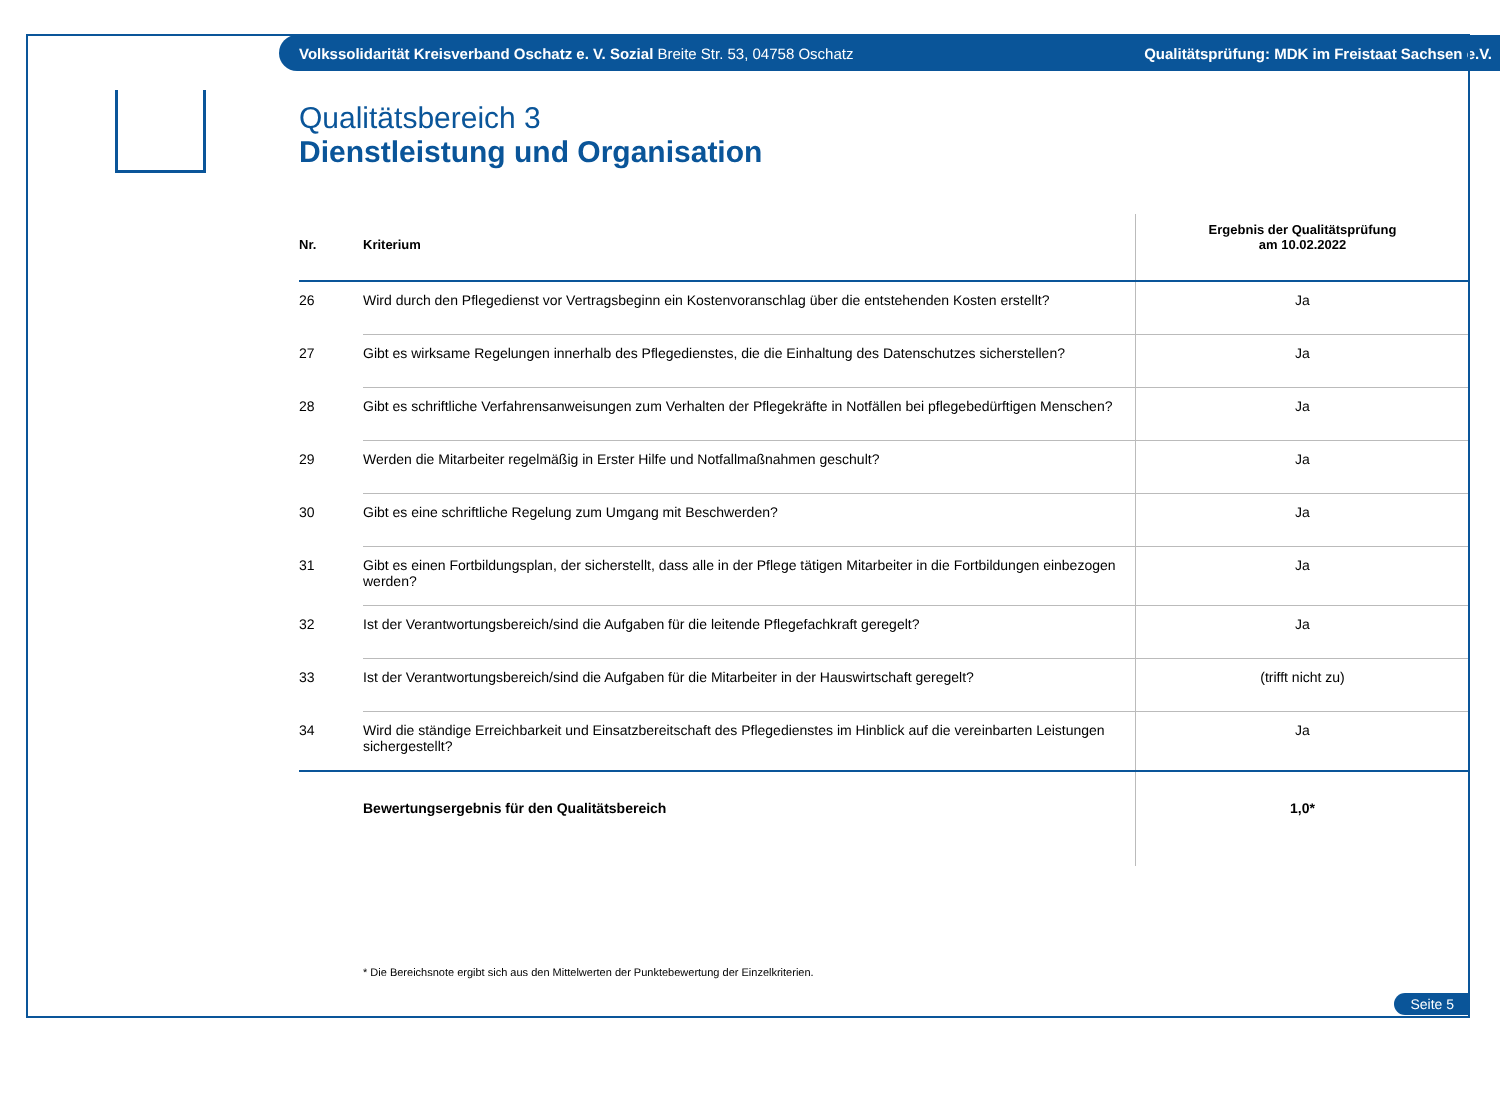Volkssolidarität Kreisverband Oschatz e. V. Sozial Breite Str. 53, 04758 Oschatz Qualitätsprüfung: MDK im Freistaat Sachsen e.V.
Qualitätsbereich 3
Dienstleistung und Organisation
| Nr. | Kriterium | Ergebnis der Qualitätsprüfung am 10.02.2022 |
| --- | --- | --- |
| 26 | Wird durch den Pflegedienst vor Vertragsbeginn ein Kostenvoranschlag über die entstehenden Kosten erstellt? | Ja |
| 27 | Gibt es wirksame Regelungen innerhalb des Pflegedienstes, die die Einhaltung des Datenschutzes sicherstellen? | Ja |
| 28 | Gibt es schriftliche Verfahrensanweisungen zum Verhalten der Pflegekräfte in Notfällen bei pflegebedürftigen Menschen? | Ja |
| 29 | Werden die Mitarbeiter regelmäßig in Erster Hilfe und Notfallmaßnahmen geschult? | Ja |
| 30 | Gibt es eine schriftliche Regelung zum Umgang mit Beschwerden? | Ja |
| 31 | Gibt es einen Fortbildungsplan, der sicherstellt, dass alle in der Pflege tätigen Mitarbeiter in die Fortbildungen einbezogen werden? | Ja |
| 32 | Ist der Verantwortungsbereich/sind die Aufgaben für die leitende Pflegefachkraft geregelt? | Ja |
| 33 | Ist der Verantwortungsbereich/sind die Aufgaben für die Mitarbeiter in der Hauswirtschaft geregelt? | (trifft nicht zu) |
| 34 | Wird die ständige Erreichbarkeit und Einsatzbereitschaft des Pflegedienstes im Hinblick auf die vereinbarten Leistungen sichergestellt? | Ja |
| | Bewertungsergebnis für den Qualitätsbereich | 1,0* |
* Die Bereichsnote ergibt sich aus den Mittelwerten der Punktebewertung der Einzelkriterien.
Seite 5